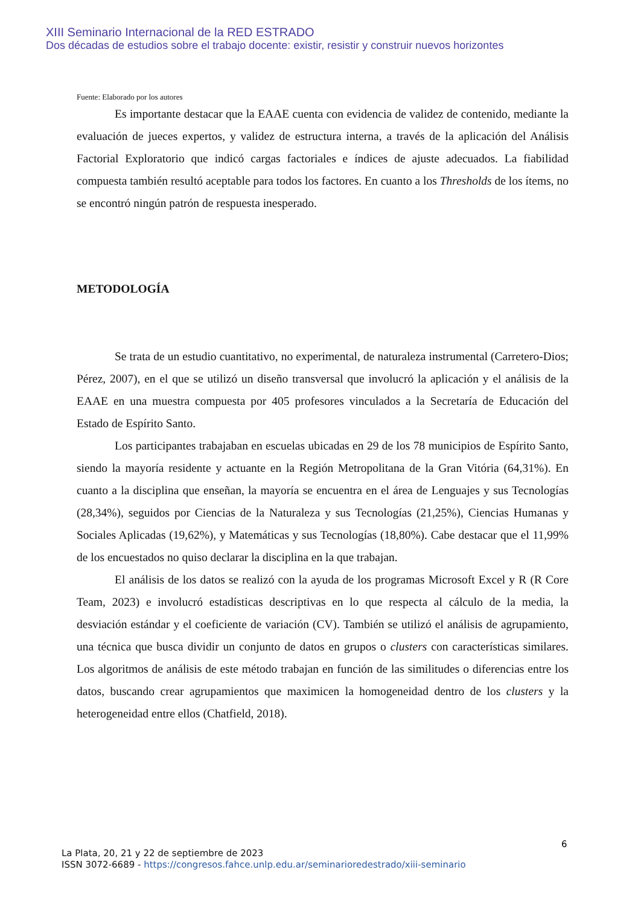XIII Seminario Internacional de la RED ESTRADO
Dos décadas de estudios sobre el trabajo docente: existir, resistir y construir nuevos horizontes
Fuente: Elaborado por los autores
Es importante destacar que la EAAE cuenta con evidencia de validez de contenido, mediante la evaluación de jueces expertos, y validez de estructura interna, a través de la aplicación del Análisis Factorial Exploratorio que indicó cargas factoriales e índices de ajuste adecuados. La fiabilidad compuesta también resultó aceptable para todos los factores. En cuanto a los Thresholds de los ítems, no se encontró ningún patrón de respuesta inesperado.
METODOLOGÍA
Se trata de un estudio cuantitativo, no experimental, de naturaleza instrumental (Carretero-Dios; Pérez, 2007), en el que se utilizó un diseño transversal que involucró la aplicación y el análisis de la EAAE en una muestra compuesta por 405 profesores vinculados a la Secretaría de Educación del Estado de Espírito Santo.
Los participantes trabajaban en escuelas ubicadas en 29 de los 78 municipios de Espírito Santo, siendo la mayoría residente y actuante en la Región Metropolitana de la Gran Vitória (64,31%). En cuanto a la disciplina que enseñan, la mayoría se encuentra en el área de Lenguajes y sus Tecnologías (28,34%), seguidos por Ciencias de la Naturaleza y sus Tecnologías (21,25%), Ciencias Humanas y Sociales Aplicadas (19,62%), y Matemáticas y sus Tecnologías (18,80%). Cabe destacar que el 11,99% de los encuestados no quiso declarar la disciplina en la que trabajan.
El análisis de los datos se realizó con la ayuda de los programas Microsoft Excel y R (R Core Team, 2023) e involucró estadísticas descriptivas en lo que respecta al cálculo de la media, la desviación estándar y el coeficiente de variación (CV). También se utilizó el análisis de agrupamiento, una técnica que busca dividir un conjunto de datos en grupos o clusters con características similares. Los algoritmos de análisis de este método trabajan en función de las similitudes o diferencias entre los datos, buscando crear agrupamientos que maximicen la homogeneidad dentro de los clusters y la heterogeneidad entre ellos (Chatfield, 2018).
6
La Plata, 20, 21 y 22 de septiembre de 2023
ISSN 3072-6689 - https://congresos.fahce.unlp.edu.ar/seminarioredestrado/xiii-seminario